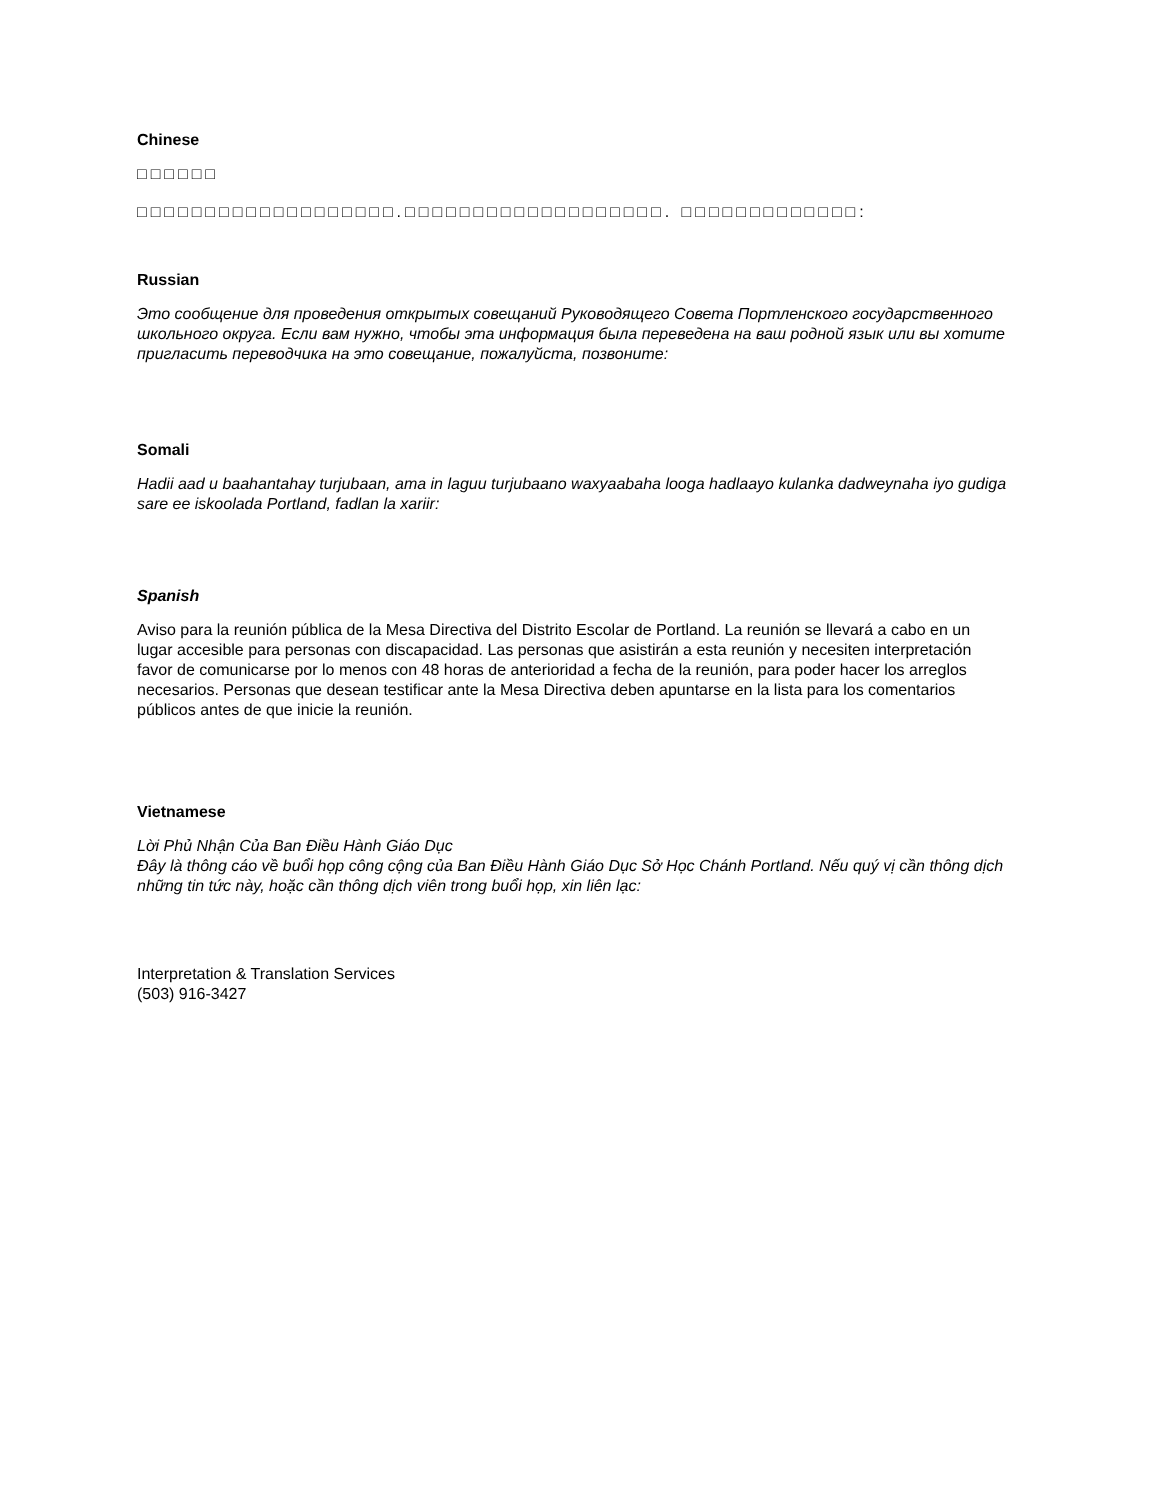Chinese
□□□□□□
□□□□□□□□□□□□□□□□□□□.□□□□□□□□□□□□□□□□□□□. □□□□□□□□□□□□□:
Russian
Это сообщение для проведения открытых совещаний Руководящего Совета Портленского государственного школьного округа. Если вам нужно, чтобы эта информация была переведена на ваш родной язык или вы хотите пригласить переводчика на это совещание, пожалуйста, позвоните:
Somali
Hadii aad u baahantahay turjubaan, ama in laguu turjubaano waxyaabaha looga hadlaayo kulanka dadweynaha iyo gudiga sare ee iskoolada Portland, fadlan la xariir:
Spanish
Aviso para la reunión pública de la Mesa Directiva del Distrito Escolar de Portland. La reunión se llevará a cabo en un lugar accesible para personas con discapacidad. Las personas que asistirán a esta reunión y necesiten interpretación favor de comunicarse por lo menos con 48 horas de anterioridad a fecha de la reunión, para poder hacer los arreglos necesarios. Personas que desean testificar ante la Mesa Directiva deben apuntarse en la lista para los comentarios públicos antes de que inicie la reunión.
Vietnamese
Lời Phủ Nhận Của Ban Điều Hành Giáo Dục
Đây là thông cáo về buổi họp công cộng của Ban Điều Hành Giáo Dục Sở Học Chánh Portland. Nếu quý vị cần thông dịch những tin tức này, hoặc cần thông dịch viên trong buổi họp, xin liên lạc:
Interpretation & Translation Services
(503) 916-3427